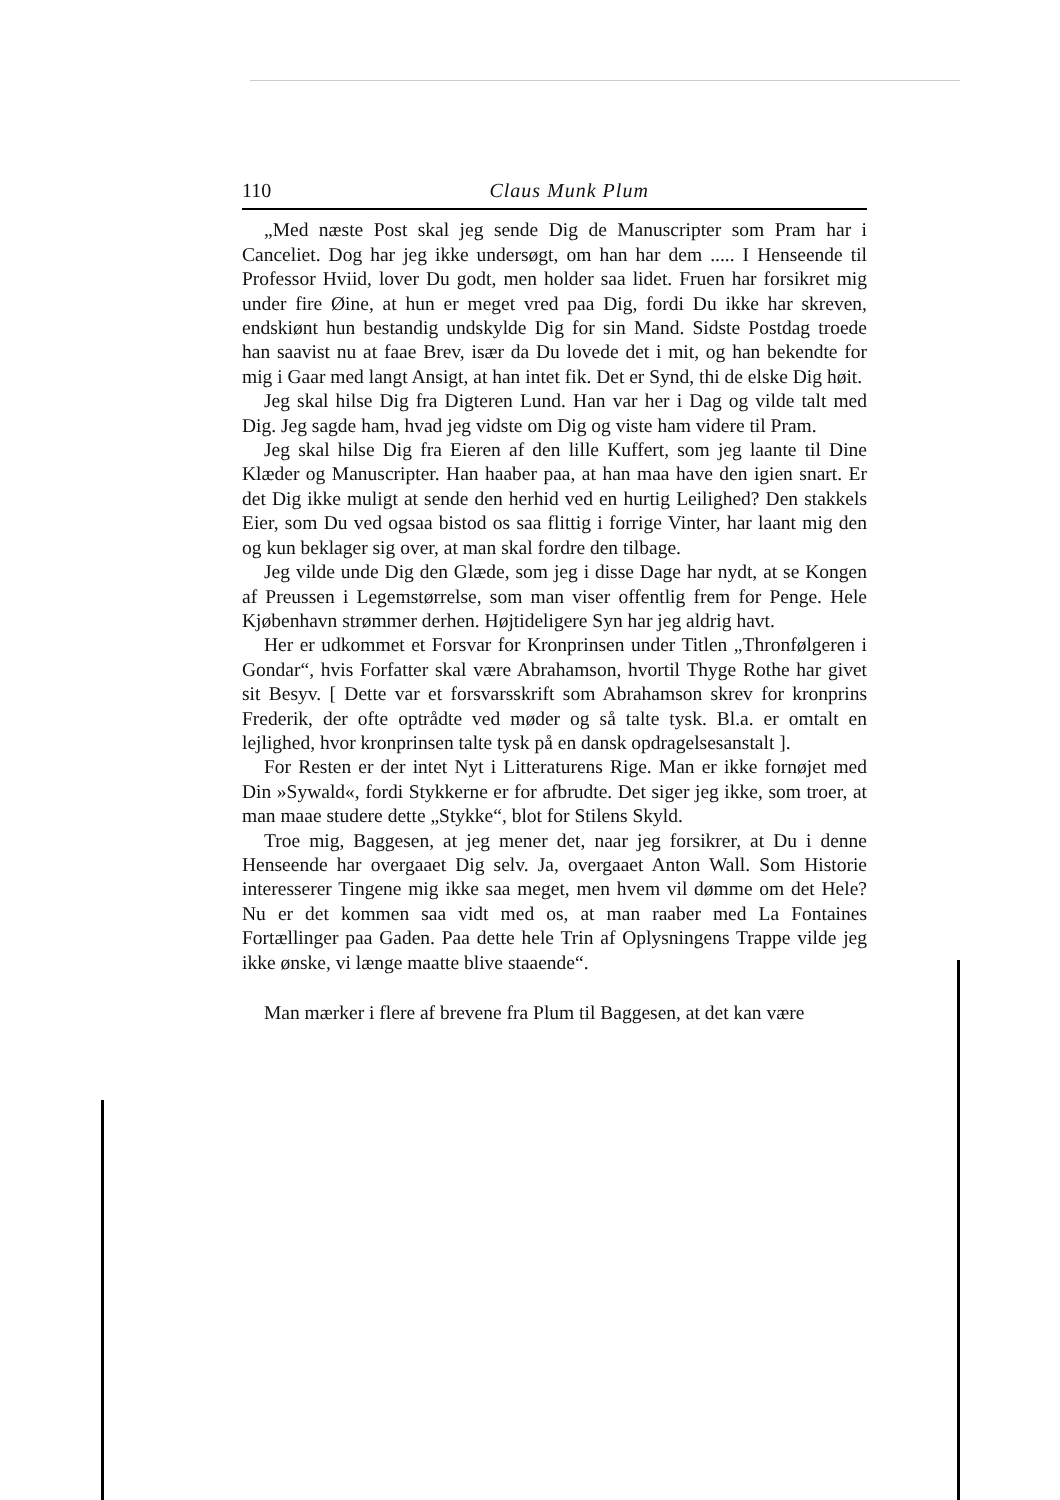110 Claus Munk Plum
„Med næste Post skal jeg sende Dig de Manuscripter som Pram har i Canceliet. Dog har jeg ikke undersøgt, om han har dem ..... I Henseende til Professor Hviid, lover Du godt, men holder saa lidet. Fruen har forsikret mig under fire Øine, at hun er meget vred paa Dig, fordi Du ikke har skreven, endskiønt hun bestandig undskylde Dig for sin Mand. Sidste Postdag troede han saavist nu at faae Brev, især da Du lovede det i mit, og han bekendte for mig i Gaar med langt Ansigt, at han intet fik. Det er Synd, thi de elske Dig høit.
Jeg skal hilse Dig fra Digteren Lund. Han var her i Dag og vilde talt med Dig. Jeg sagde ham, hvad jeg vidste om Dig og viste ham videre til Pram.
Jeg skal hilse Dig fra Eieren af den lille Kuffert, som jeg laante til Dine Klæder og Manuscripter. Han haaber paa, at han maa have den igien snart. Er det Dig ikke muligt at sende den herhid ved en hurtig Leilighed? Den stakkels Eier, som Du ved ogsaa bistod os saa flittig i forrige Vinter, har laant mig den og kun beklager sig over, at man skal fordre den tilbage.
Jeg vilde unde Dig den Glæde, som jeg i disse Dage har nydt, at se Kongen af Preussen i Legemstørrelse, som man viser offentlig frem for Penge. Hele Kjøbenhavn strømmer derhen. Højtideligere Syn har jeg aldrig havt.
Her er udkommet et Forsvar for Kronprinsen under Titlen „Thronfølgeren i Gondar“, hvis Forfatter skal være Abrahamson, hvortil Thyge Rothe har givet sit Besyv. [ Dette var et forsvarsskrift som Abrahamson skrev for kronprins Frederik, der ofte optrådte ved møder og så talte tysk. Bl.a. er omtalt en lejlighed, hvor kronprinsen talte tysk på en dansk opdragelsesanstalt ].
For Resten er der intet Nyt i Litteraturens Rige. Man er ikke fornøjet med Din »Sywald«, fordi Stykkerne er for afbrudte. Det siger jeg ikke, som troer, at man maae studere dette „Stykke“, blot for Stilens Skyld.
Troe mig, Baggesen, at jeg mener det, naar jeg forsikrer, at Du i denne Henseende har overgaaet Dig selv. Ja, overgaaet Anton Wall. Som Historie interesserer Tingene mig ikke saa meget, men hvem vil dømme om det Hele? Nu er det kommen saa vidt med os, at man raaber med La Fontaines Fortællinger paa Gaden. Paa dette hele Trin af Oplysningens Trappe vilde jeg ikke ønske, vi længe maatte blive staaende“.
Man mærker i flere af brevene fra Plum til Baggesen, at det kan være